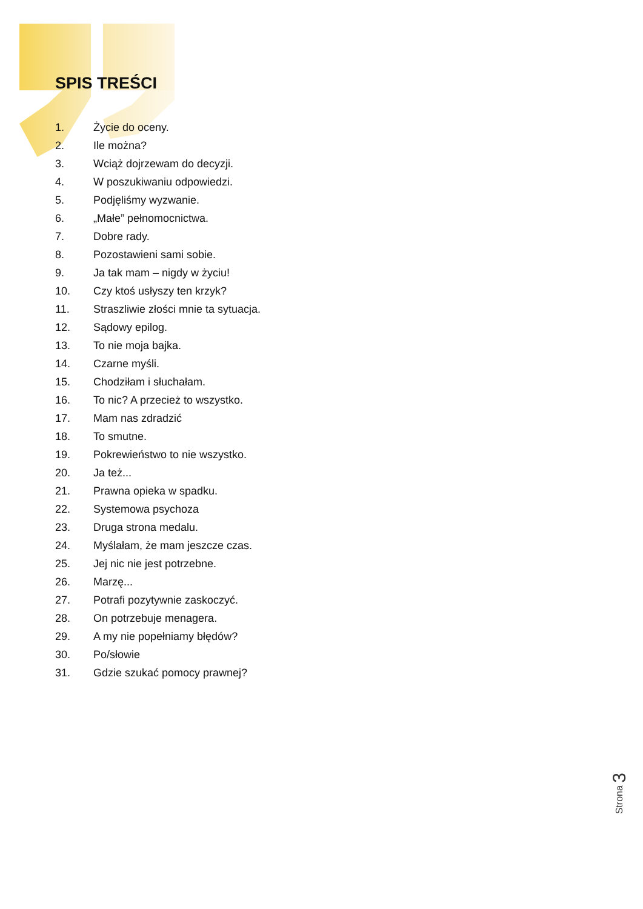SPIS TREŚCI
1. Życie do oceny.
2. Ile można?
3. Wciąż dojrzewam do decyzji.
4. W poszukiwaniu odpowiedzi.
5. Podjęliśmy wyzwanie.
6. „Małe” pełnomocnictwa.
7. Dobre rady.
8. Pozostawieni sami sobie.
9. Ja tak mam – nigdy w życiu!
10. Czy ktoś usłyszy ten krzyk?
11. Straszliwie złości mnie ta sytuacja.
12. Sądowy epilog.
13. To nie moja bajka.
14. Czarne myśli.
15. Chodziłam i słuchałam.
16. To nic? A przecież to wszystko.
17. Mam nas zdradzić
18. To smutne.
19. Pokrewieństwo to nie wszystko.
20. Ja też...
21. Prawna opieka w spadku.
22. Systemowa psychoza
23. Druga strona medalu.
24. Myślałam, że mam jeszcze czas.
25. Jej nic nie jest potrzebne.
26. Marzę...
27. Potrafi pozytywnie zaskoczyć.
28. On potrzebuje menagera.
29. A my nie popełniamy błędów?
30. Po/słowie
31. Gdzie szukać pomocy prawnej?
Strona 3